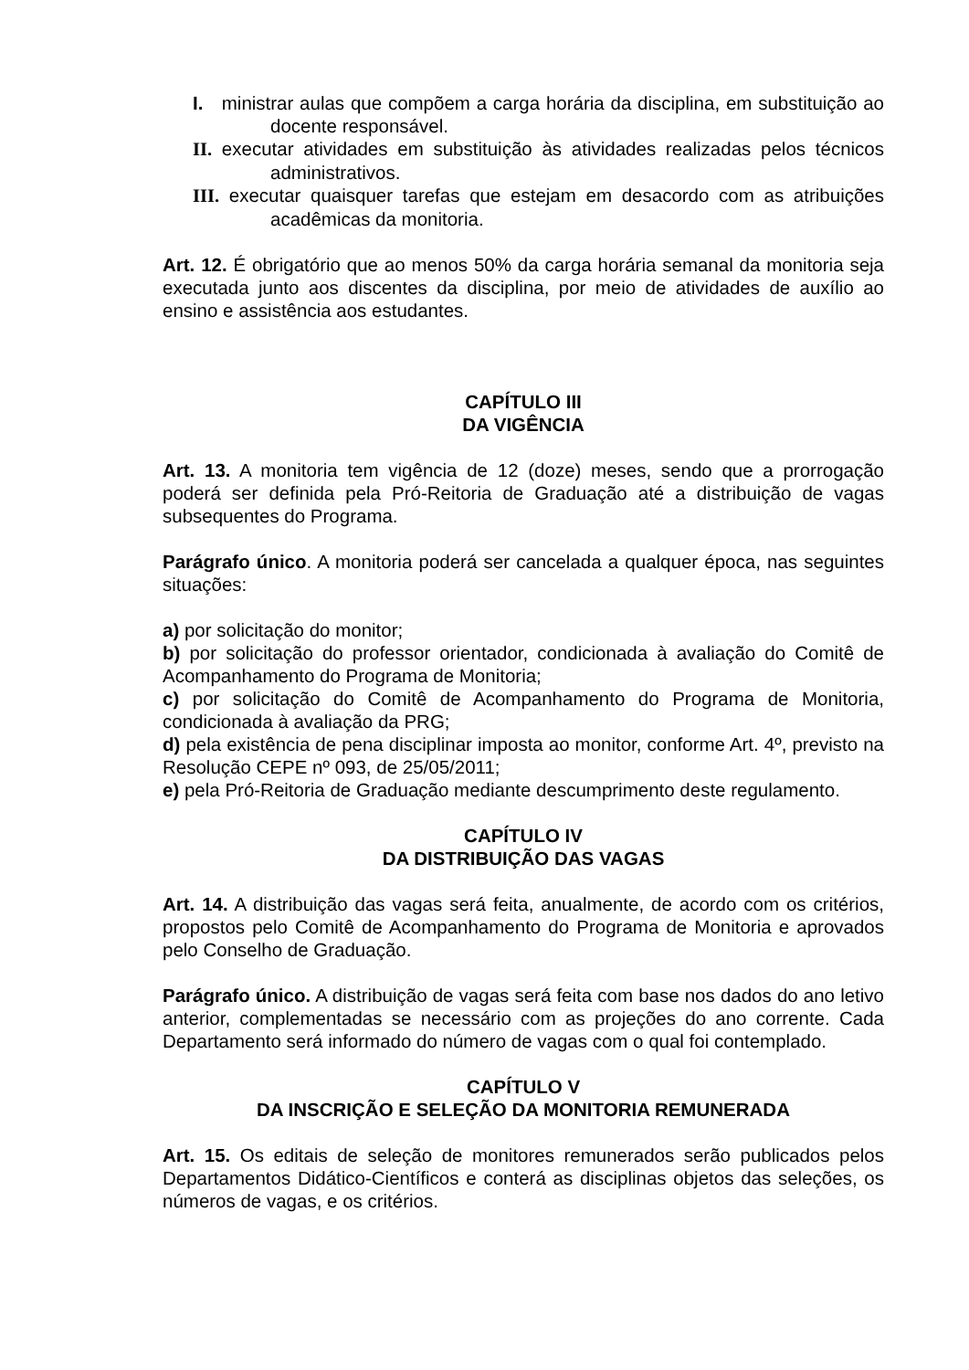I. ministrar aulas que compõem a carga horária da disciplina, em substituição ao docente responsável.
II. executar atividades em substituição às atividades realizadas pelos técnicos administrativos.
III. executar quaisquer tarefas que estejam em desacordo com as atribuições acadêmicas da monitoria.
Art. 12. É obrigatório que ao menos 50% da carga horária semanal da monitoria seja executada junto aos discentes da disciplina, por meio de atividades de auxílio ao ensino e assistência aos estudantes.
CAPÍTULO III
DA VIGÊNCIA
Art. 13. A monitoria tem vigência de 12 (doze) meses, sendo que a prorrogação poderá ser definida pela Pró-Reitoria de Graduação até a distribuição de vagas subsequentes do Programa.
Parágrafo único. A monitoria poderá ser cancelada a qualquer época, nas seguintes situações:
a) por solicitação do monitor;
b) por solicitação do professor orientador, condicionada à avaliação do Comitê de Acompanhamento do Programa de Monitoria;
c) por solicitação do Comitê de Acompanhamento do Programa de Monitoria, condicionada à avaliação da PRG;
d) pela existência de pena disciplinar imposta ao monitor, conforme Art. 4º, previsto na Resolução CEPE nº 093, de 25/05/2011;
e) pela Pró-Reitoria de Graduação mediante descumprimento deste regulamento.
CAPÍTULO IV
DA DISTRIBUIÇÃO DAS VAGAS
Art. 14. A distribuição das vagas será feita, anualmente, de acordo com os critérios, propostos pelo Comitê de Acompanhamento do Programa de Monitoria e aprovados pelo Conselho de Graduação.
Parágrafo único. A distribuição de vagas será feita com base nos dados do ano letivo anterior, complementadas se necessário com as projeções do ano corrente. Cada Departamento será informado do número de vagas com o qual foi contemplado.
CAPÍTULO V
DA INSCRIÇÃO E SELEÇÃO DA MONITORIA REMUNERADA
Art. 15. Os editais de seleção de monitores remunerados serão publicados pelos Departamentos Didático-Científicos e conterá as disciplinas objetos das seleções, os números de vagas, e os critérios.